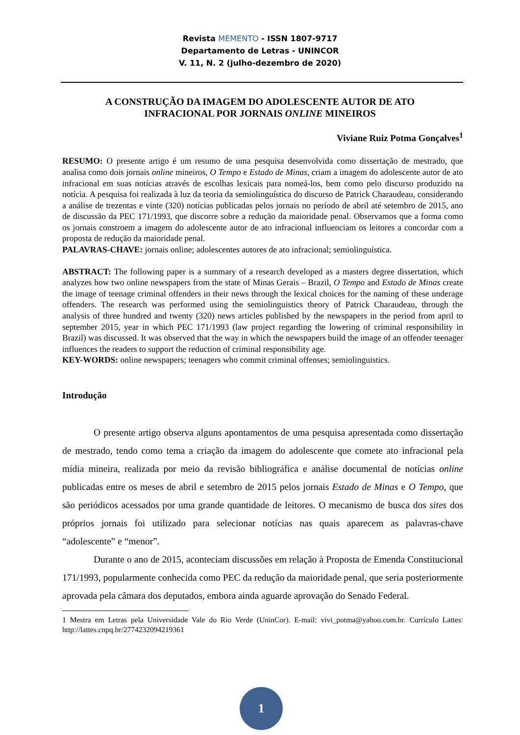Revista MEMENTO - ISSN 1807-9717
Departamento de Letras - UNINCOR
V. 11, N. 2 (julho-dezembro de 2020)
A CONSTRUÇÃO DA IMAGEM DO ADOLESCENTE AUTOR DE ATO
INFRACIONAL POR JORNAIS ONLINE MINEIROS
Viviane Ruiz Potma Gonçalves<sup>1</sup>
RESUMO: O presente artigo é um resumo de uma pesquisa desenvolvida como dissertação de mestrado, que analisa como dois jornais online mineiros, O Tempo e Estado de Minas, criam a imagem do adolescente autor de ato infracional em suas notícias através de escolhas lexicais para nomeá-los, bem como pelo discurso produzido na notícia. A pesquisa foi realizada à luz da teoria da semiolinguística do discurso de Patrick Charaudeau, considerando a análise de trezentas e vinte (320) notícias publicadas pelos jornais no período de abril até setembro de 2015, ano de discussão da PEC 171/1993, que discorre sobre a redução da maioridade penal. Observamos que a forma como os jornais constroem a imagem do adolescente autor de ato infracional influenciam os leitores a concordar com a proposta de redução da maioridade penal.
PALAVRAS-CHAVE: jornais online; adolescentes autores de ato infracional; semiolinguística.
ABSTRACT: The following paper is a summary of a research developed as a masters degree dissertation, which analyzes how two online newspapers from the state of Minas Gerais – Brazil, O Tempo and Estado de Minas create the image of teenage criminal offenders in their news through the lexical choices for the naming of these underage offenders. The research was performed using the semiolinguistics theory of Patrick Charaudeau, through the analysis of three hundred and twenty (320) news articles published by the newspapers in the period from april to september 2015, year in which PEC 171/1993 (law project regarding the lowering of criminal responsibility in Brazil) was discussed. It was observed that the way in which the newspapers build the image of an offender teenager influences the readers to support the reduction of criminal responsibility age.
KEY-WORDS: online newspapers; teenagers who commit criminal offenses; semiolinguistics.
Introdução
O presente artigo observa alguns apontamentos de uma pesquisa apresentada como dissertação de mestrado, tendo como tema a criação da imagem do adolescente que comete ato infracional pela mídia mineira, realizada por meio da revisão bibliográfica e análise documental de notícias online publicadas entre os meses de abril e setembro de 2015 pelos jornais Estado de Minas e O Tempo, que são periódicos acessados por uma grande quantidade de leitores. O mecanismo de busca dos sites dos próprios jornais foi utilizado para selecionar notícias nas quais aparecem as palavras-chave “adolescente” e “menor”.
Durante o ano de 2015, aconteciam discussões em relação à Proposta de Emenda Constitucional 171/1993, popularmente conhecida como PEC da redução da maioridade penal, que seria posteriormente aprovada pela câmara dos deputados, embora ainda aguarde aprovação do Senado Federal.
1 Mestra em Letras pela Universidade Vale do Rio Verde (UninCor). E-mail: vivi_potma@yahoo.com.br. Currículo Lattes: http://lattes.cnpq.br/2774232094219361
1